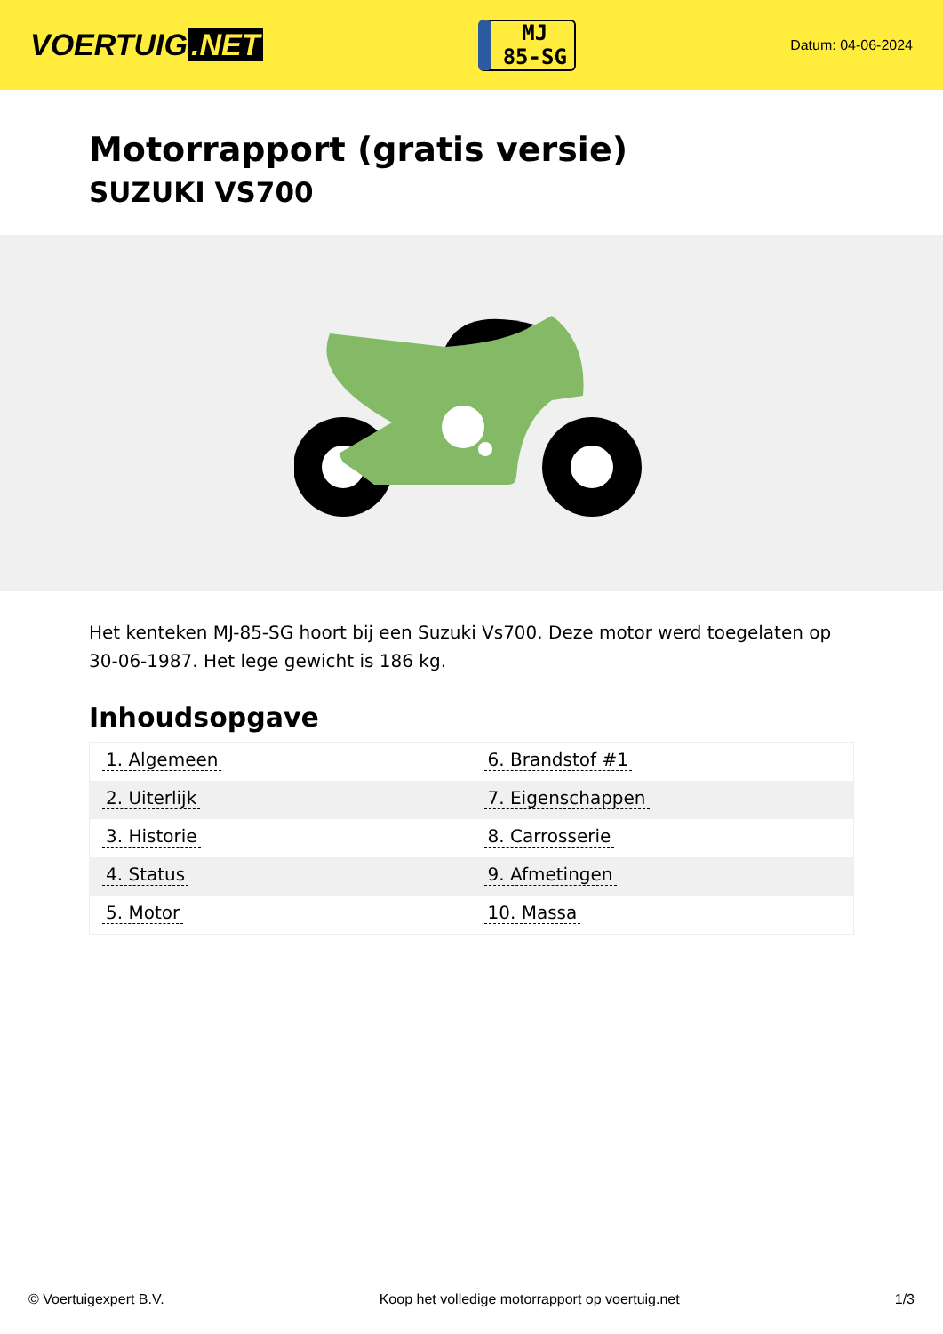VOERTUIG.NET
MJ
85-SG
Datum: 04-06-2024
Motorrapport (gratis versie)
SUZUKI VS700
Het kenteken MJ-85-SG hoort bij een Suzuki Vs700. Deze motor werd toegelaten op 30-06-1987. Het lege gewicht is 186 kg.
Inhoudsopgave
| 1. Algemeen | 6. Brandstof #1 |
| 2. Uiterlijk | 7. Eigenschappen |
| 3. Historie | 8. Carrosserie |
| 4. Status | 9. Afmetingen |
| 5. Motor | 10. Massa |
© Voertuigexpert B.V. Koop het volledige motorrapport op voertuig.net 1/3